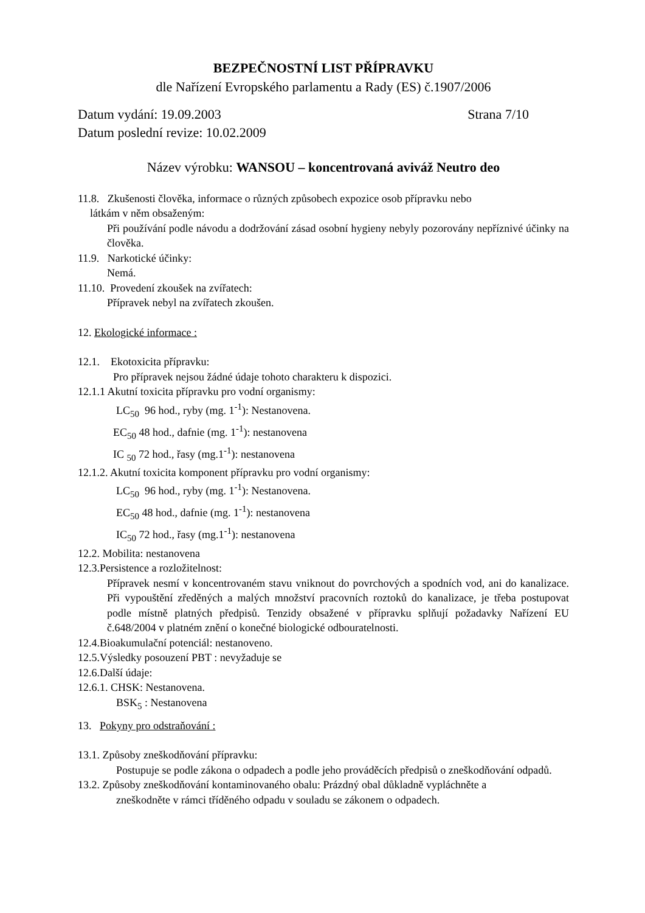BEZPEČNOSTNÍ LIST PŘÍPRAVKU
dle Nařízení Evropského parlamentu a Rady (ES) č.1907/2006
Datum vydání: 19.09.2003 Strana 7/10
Datum poslední revize: 10.02.2009
Název výrobku: WANSOU – koncentrovaná aviváž Neutro deo
11.8. Zkušenosti člověka, informace o různých způsobech expozice osob přípravku nebo
látkám v něm obsaženým:
Při používání podle návodu a dodržování zásad osobní hygieny nebyly pozorovány nepříznivé účinky na člověka.
11.9. Narkotické účinky:
Nemá.
11.10. Provedení zkoušek na zvířatech:
Přípravek nebyl na zvířatech zkoušen.
12. Ekologické informace :
12.1. Ekotoxicita přípravku:
Pro přípravek nejsou žádné údaje tohoto charakteru k dispozici.
12.1.1 Akutní toxicita přípravku pro vodní organismy:
LC<sub>50</sub> 96 hod., ryby (mg. 1<sup>-1</sup>): Nestanovena.
EC<sub>50</sub> 48 hod., dafnie (mg. 1<sup>-1</sup>): nestanovena
IC <sub>50</sub> 72 hod., řasy (mg.1<sup>-1</sup>): nestanovena
12.1.2. Akutní toxicita komponent přípravku pro vodní organismy:
LC<sub>50</sub> 96 hod., ryby (mg. 1<sup>-1</sup>): Nestanovena.
EC<sub>50</sub> 48 hod., dafnie (mg. 1<sup>-1</sup>): nestanovena
IC<sub>50</sub> 72 hod., řasy (mg.1<sup>-1</sup>): nestanovena
12.2. Mobilita: nestanovena
12.3.Persistence a rozložitelnost:
Přípravek nesmí v koncentrovaném stavu vniknout do povrchových a spodních vod, ani do kanalizace. Při vypouštění zředěných a malých množství pracovních roztoků do kanalizace, je třeba postupovat podle místně platných předpisů. Tenzidy obsažené v přípravku splňují požadavky Nařízení EU č.648/2004 v platném znění o konečné biologické odbouratelnosti.
12.4.Bioakumulační potenciál: nestanoveno.
12.5.Výsledky posouzení PBT : nevyžaduje se
12.6.Další údaje:
12.6.1. CHSK: Nestanovena.
BSK<sub>5</sub> : Nestanovena
13. Pokyny pro odstraňování :
13.1. Způsoby zneškodňování přípravku:
Postupuje se podle zákona o odpadech a podle jeho prováděcích předpisů o zneškodňování odpadů.
13.2. Způsoby zneškodňování kontaminovaného obalu: Prázdný obal důkladně vypláchněte a
zneškodněte v rámci tříděného odpadu v souladu se zákonem o odpadech.